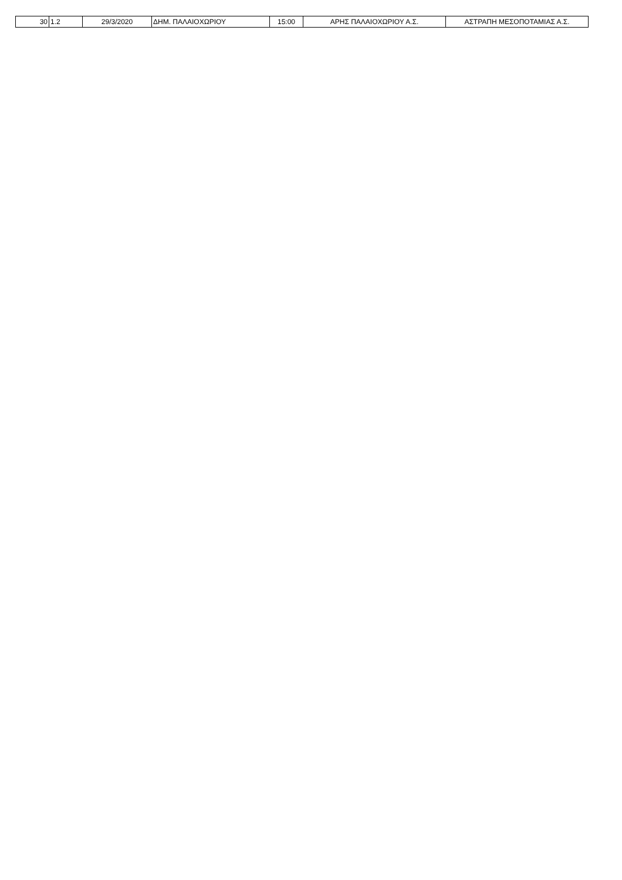| 30 | 1.2 | 29/3/2020 | ΔΗΜ. ΠΑΛΑΙΟΧΩΡΙΟΥ | 15:00 | ΑΡΗΣ ΠΑΛΑΙΟΧΩΡΙΟΥ Α.Σ. | ΑΣΤΡΑΠΗ ΜΕΣΟΠΟΤΑΜΙΑΣ Α.Σ. |